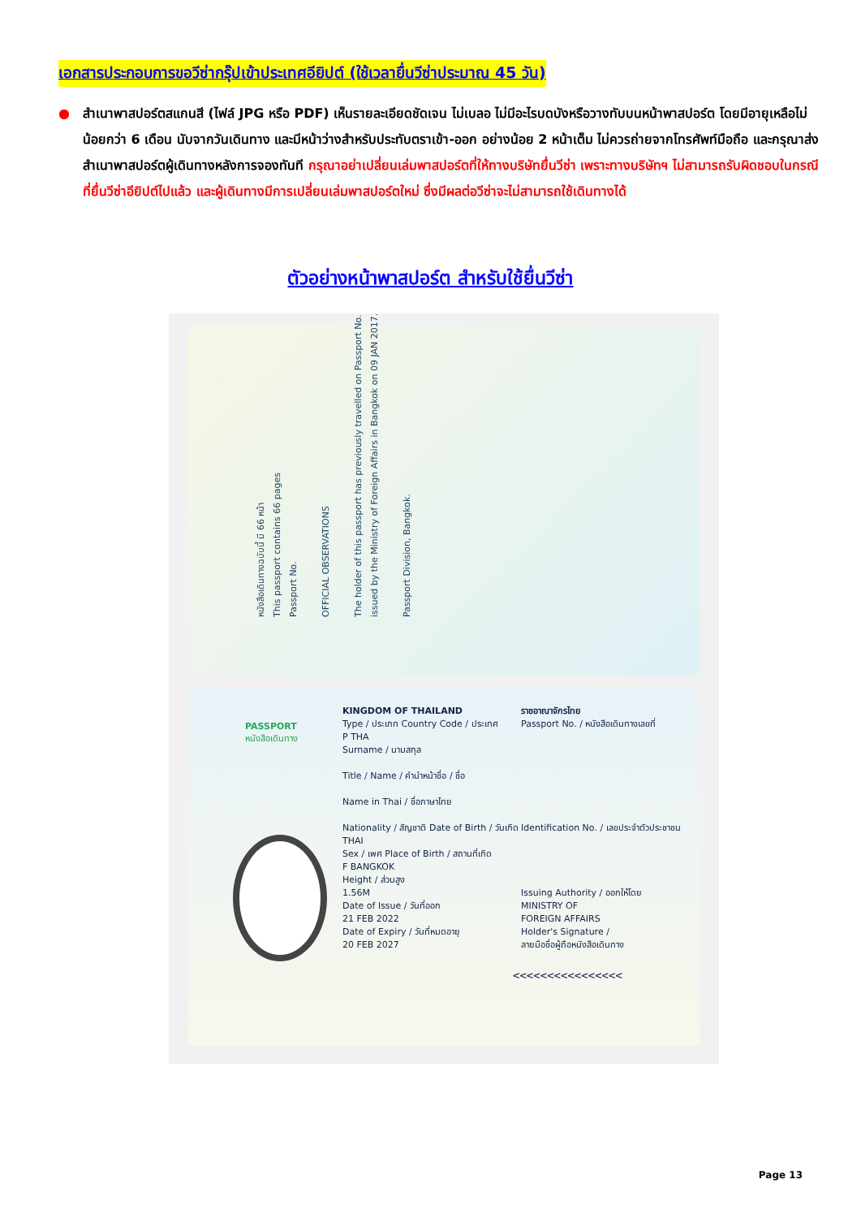เอกสารประกอบการขอวีซ่ากรุ๊ปเข้าประเทศอียิปต์ (ใช้เวลายื่นวีซ่าประมาณ 45 วัน)
●
สำเนาพาสปอร์ตสแกนสี (ไฟล์ JPG หรือ PDF) เห็นรายละเอียดชัดเจน ไม่เบลอ ไม่มีอะไรบดบังหรือวางทับบนหน้าพาสปอร์ต โดยมีอายุเหลือไม่น้อยกว่า 6 เดือน นับจากวันเดินทาง และมีหน้าว่างสำหรับประทับตราเข้า-ออก อย่างน้อย 2 หน้าเต็ม ไม่ควรถ่ายจากโทรศัพท์มือถือ และกรุณาส่งสำเนาพาสปอร์ตผู้เดินทางหลังการจองทันที กรุณาอย่าเปลี่ยนเล่มพาสปอร์ตที่ให้ทางบริษัทยื่นวีซ่า เพราะทางบริษัทฯ ไม่สามารถรับผิดชอบในกรณีที่ยื่นวีซ่าอียิปต์ไปแล้ว และผู้เดินทางมีการเปลี่ยนเล่มพาสปอร์ตใหม่ ซึ่งมีผลต่อวีซ่าจะไม่สามารถใช้เดินทางได้
ตัวอย่างหน้าพาสปอร์ต สำหรับใช้ยื่นวีซ่า
หนังสือเดินทางฉบับนี้ มี 66 หน้า
This passport contains 66 pages
Passport No.
OFFICIAL OBSERVATIONS
The holder of this passport has previously travelled on Passport No. issued by the Ministry of Foreign Affairs in Bangkok on 09 JAN 2017.
Passport Division, Bangkok.
PASSPORT
หนังสือเดินทาง
KINGDOM OF THAILAND
Type / ประเภท Country Code / ประเทศ
P THA
Surname / นามสกุล
Title / Name / คำนำหน้าชื่อ / ชื่อ
Name in Thai / ชื่อภาษาไทย
Nationality / สัญชาติ Date of Birth / วันเกิด
THAI
Sex / เพศ Place of Birth / สถานที่เกิด
F BANGKOK
Height / ส่วนสูง
1.56M
Date of Issue / วันที่ออก
21 FEB 2022
Date of Expiry / วันที่หมดอายุ
20 FEB 2027
ราชอาณาจักรไทย
Passport No. / หนังสือเดินทางเลขที่
Identification No. / เลขประจำตัวประชาชน
Issuing Authority / ออกให้โดย
MINISTRY OF
FOREIGN AFFAIRS
Holder's Signature /
ลายมือชื่อผู้ถือหนังสือเดินทาง
<<<<<<<<<<<<<<<<
Page 13